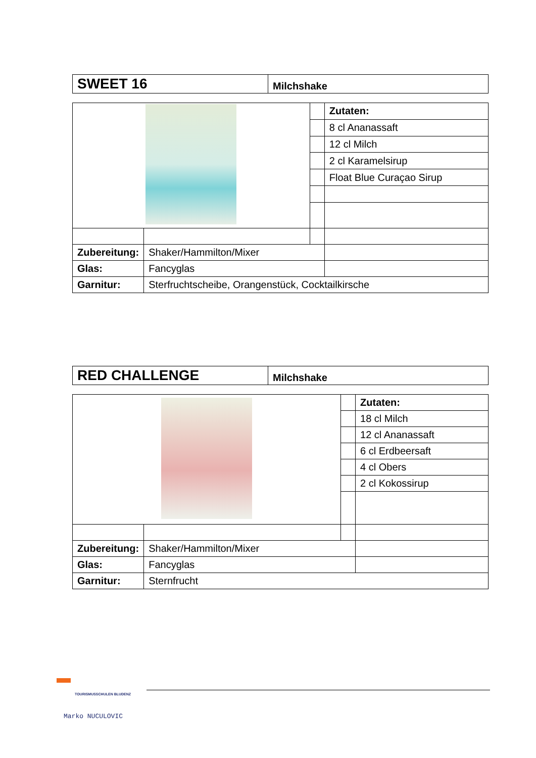| SWEET 16 | Milchshake |
| | | | Zutaten: |
| | | | 8 cl Ananassaft |
| | | | 12 cl Milch |
| | | | 2 cl Karamelsirup |
| | | | Float Blue Curaçao Sirup |
| Zubereitung: | Shaker/Hammilton/Mixer | | |
| Glas: | Fancyglas | | |
| Garnitur: | Sterfruchtscheibe, Orangenstück, Cocktailkirsche | | |
| RED CHALLENGE | Milchshake |
| | | | Zutaten: |
| | | | 18 cl Milch |
| | | | 12 cl Ananassaft |
| | | | 6 cl Erdbeersaft |
| | | | 4 cl Obers |
| | | | 2 cl Kokossirup |
| Zubereitung: | Shaker/Hammilton/Mixer | | |
| Glas: | Fancyglas | | |
| Garnitur: | Sternfrucht | | |
TOURISMUSSCHULEN BLUDENZ
Marko NUCULOVIC